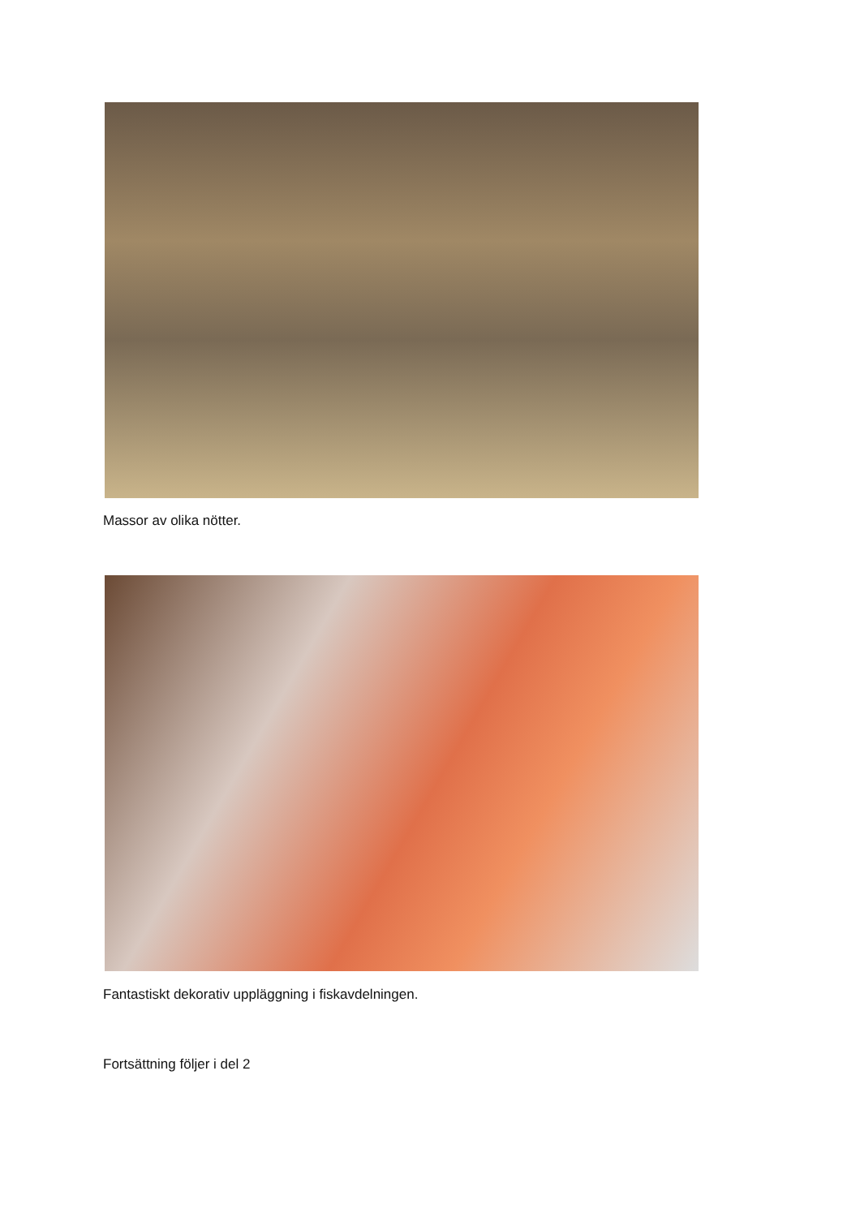Massor av olika nötter.
Fantastiskt dekorativ uppläggning i fiskavdelningen.
Fortsättning följer i del 2